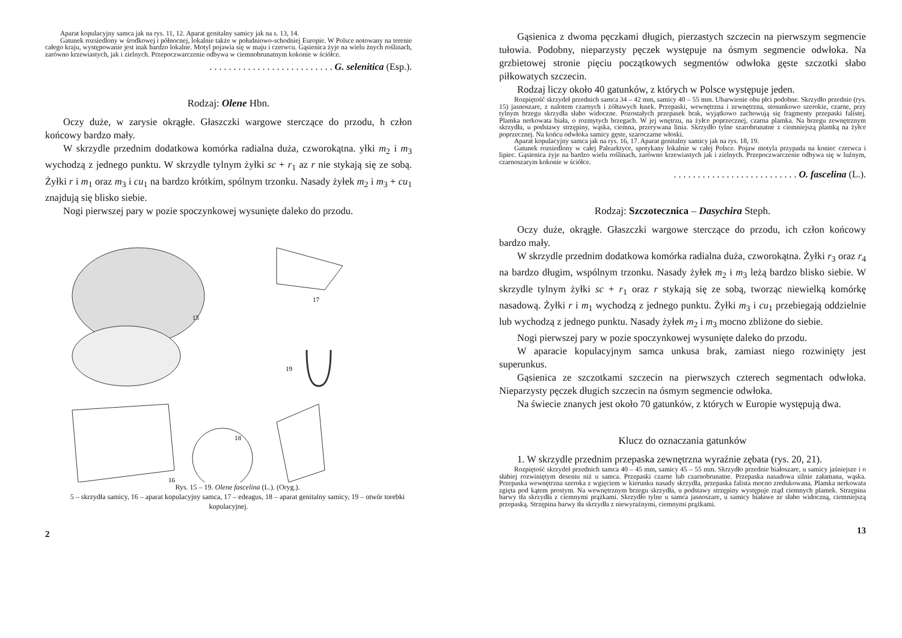Aparat kopulacyjny samca jak na rys. 11, 12. Aparat genitalny samicy jak na s. 13, 14.
Gatunek rozsiedlony w środkowej i północnej, lokalnie także w południowo-schodniej Europie. W Polsce notowany na terenie całego kraju, występowanie jest inak bardzo lokalne. Motyl pojawia się w maju i czerwcu. Gąsienica żyje na wielu żnych roślinach, zarówno krzewiastych, jak i zielnych. Przepoczwarczenie odbywa w ciemnobrunatnym kokonie w ściółce.
. . . . . . . . . . . . . . . . . . . . . . . . . . G. selenitica (Esp.).
Rodzaj: Olene Hbn.
Oczy duże, w zarysie okrągłe. Głaszczki wargowe sterczące do przodu, h człon końcowy bardzo mały.
W skrzydle przednim dodatkowa komórka radialna duża, czworokątna. yłki m<sub>2</sub> i m<sub>3</sub> wychodzą z jednego punktu. W skrzydle tylnym żyłki sc + r<sub>1</sub> az r nie stykają się ze sobą. Żyłki r i m<sub>1</sub> oraz m<sub>3</sub> i cu<sub>1</sub> na bardzo krótkim, spólnym trzonku. Nasady żyłek m<sub>2</sub> i m<sub>3</sub> + cu<sub>1</sub> znajdują się blisko siebie.
Nogi pierwszej pary w pozie spoczynkowej wysunięte daleko do przodu.
15
17
19
16
18
Rys. 15 – 19. Olene fascelina (L.). (Oryg.).
5 – skrzydła samicy, 16 – aparat kopulacyjny samca, 17 – edeagus, 18 – aparat genitalny samicy, 19 – otwór torebki kopulacyjnej.
2
Gąsienica z dwoma pęczkami długich, pierzastych szczecin na pierwszym segmencie tułowia. Podobny, nieparzysty pęczek występuje na ósmym segmencie odwłoka. Na grzbietowej stronie pięciu początkowych segmentów odwłoka gęste szczotki słabo piłkowatych szczecin.
Rodzaj liczy około 40 gatunków, z których w Polsce występuje jeden.
Rozpiętość skrzydeł przednich samca 34 – 42 mm, samicy 40 – 55 mm. Ubarwienie obu płci podobne. Skrzydło przednie (rys. 15) jasnoszare, z nalotem czarnych i żółtawych łusek. Przepaski, wewnętrzna i zewnętrzna, stosunkowo szerokie, czarne, przy tylnym brzegu skrzydła słabo widoczne. Pozostałych przepasek brak, wyjątkowo zachowują się fragmenty przepaski falistej. Plamka nerkowata biała, o rozmytych brzegach. W jej wnętrzu, na żyłce poprzecznej, czarna plamka. Na brzegu zewnętrznym skrzydła, u podstawy strzępiny, wąska, ciemna, przerywana linia. Skrzydło tylne szarobrunatne z ciemniejszą plamką na żyłce poprzecznej. Na końcu odwłoka samicy gęste, szaroczarne włoski.
Aparat kopulacyjny samca jak na rys. 16, 17. Aparat genitalny samicy jak na rys. 18, 19.
Gatunek rozsiedlony w całej Palearktyce, spotykany lokalnie w całej Polsce. Pojaw motyla przypada na koniec czerwca i lipiec. Gąsienica żyje na bardzo wielu roślinach, zarówno krzewiastych jak i zielnych. Przepoczwarczenie odbywa się w luźnym, czarnoszarym kokonie w ściółce.
. . . . . . . . . . . . . . . . . . . . . . . . . . O. fascelina (L.).
Rodzaj: Szczotecznica – Dasychira Steph.
Oczy duże, okrągłe. Głaszczki wargowe sterczące do przodu, ich człon końcowy bardzo mały.
W skrzydle przednim dodatkowa komórka radialna duża, czworokątna. Żyłki r<sub>3</sub> oraz r<sub>4</sub> na bardzo długim, wspólnym trzonku. Nasady żyłek m<sub>2</sub> i m<sub>3</sub> leżą bardzo blisko siebie. W skrzydle tylnym żyłki sc + r<sub>1</sub> oraz r stykają się ze sobą, tworząc niewielką komórkę nasadową. Żyłki r i m<sub>1</sub> wychodzą z jednego punktu. Żyłki m<sub>3</sub> i cu<sub>1</sub> przebiegają oddzielnie lub wychodzą z jednego punktu. Nasady żyłek m<sub>2</sub> i m<sub>3</sub> mocno zbliżone do siebie.
Nogi pierwszej pary w pozie spoczynkowej wysunięte daleko do przodu.
W aparacie kopulacyjnym samca unkusa brak, zamiast niego rozwinięty jest superunkus.
Gąsienica ze szczotkami szczecin na pierwszych czterech segmentach odwłoka. Nieparzysty pęczek długich szczecin na ósmym segmencie odwłoka.
Na świecie znanych jest około 70 gatunków, z których w Europie występują dwa.
Klucz do oznaczania gatunków
1. W skrzydle przednim przepaska zewnętrzna wyraźnie zębata (rys. 20, 21).
Rozpiętość skrzydeł przednich samca 40 – 45 mm, samicy 45 – 55 mm. Skrzydło przednie białoszare, u samicy jaśniejsze i o słabiej rozwiniętym deseniu niż u samca. Przepaski czarne lub czarnobrunatne. Przepaska nasadowa silnie załamana, wąska. Przepaska wewnętrzna szeroka z wgięciem w kierunku nasady skrzydła, przepaska falista mocno zredukowana. Plamka nerkowata zgięta pod kątem prostym. Na wewnętrznym brzegu skrzydła, u podstawy strzępiny występuje rząd ciemnych plamek. Strzępina barwy tła skrzydła z ciemnymi prążkami. Skrzydło tylne u samca jasnoszare, u samicy białawe ze słabo widoczną, ciemniejszą przepaską. Strzępina barwy tła skrzydła z niewyraźnymi, ciemnymi prążkami.
13